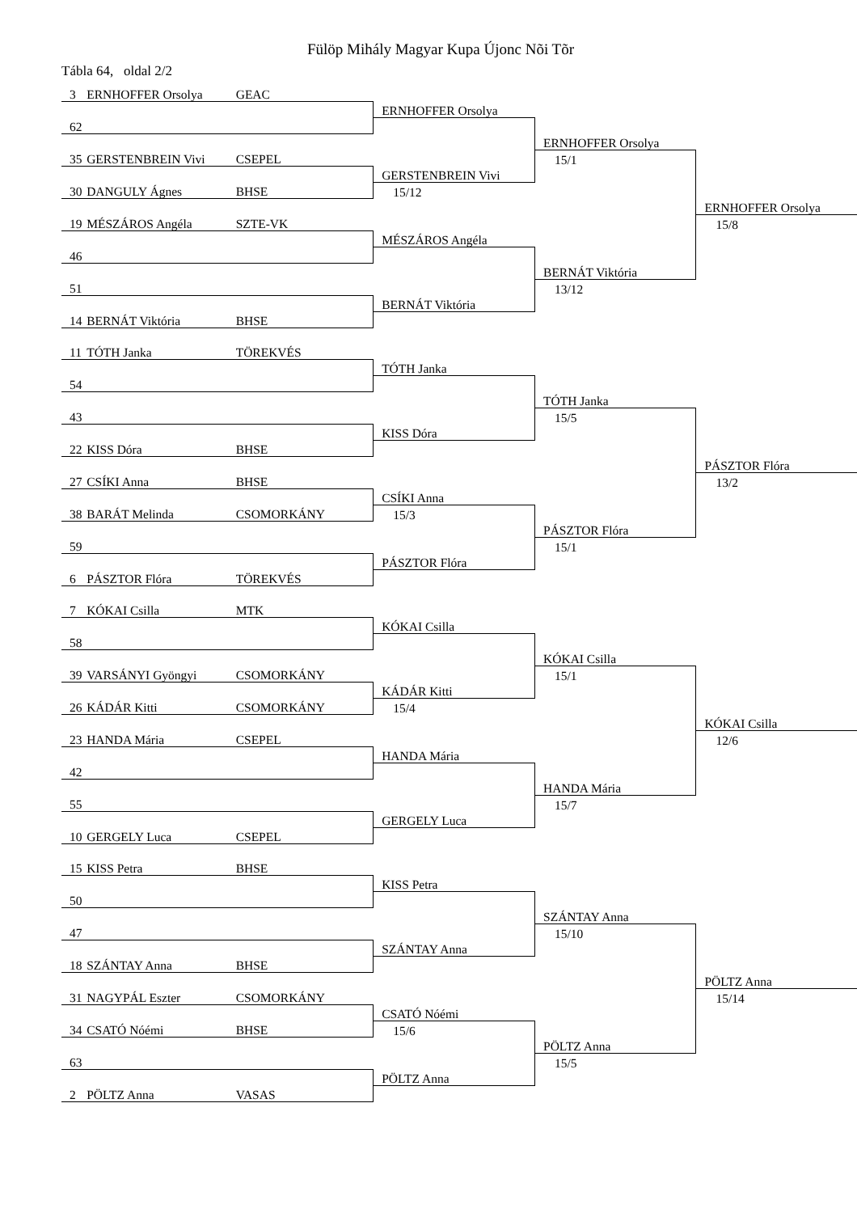Fülöp Mihály Magyar Kupa Újonc Nõi Tõr
Tábla 64, oldal 2/2
| 3 | ERNHOFFER Orsolya | GEAC | | | |
| | | | ERNHOFFER Orsolya | | |
| 62 | | | | | |
| | | | | ERNHOFFER Orsolya | |
| 35 | GERSTENBREIN Vivi | CSEPEL | | 15/1 | |
| | | | GERSTENBREIN Vivi | | |
| 30 | DANGULY Ágnes | BHSE | 15/12 | | |
| | | | | | ERNHOFFER Orsolya |
| 19 | MÉSZÁROS Angéla | SZTE-VK | | | 15/8 |
| | | | MÉSZÁROS Angéla | | |
| 46 | | | | | |
| | | | | BERNÁT Viktória | |
| 51 | | | | 13/12 | |
| | | | BERNÁT Viktória | | |
| 14 | BERNÁT Viktória | BHSE | | | |
| 11 | TÓTH Janka | TÖREKVÉS | | | |
| | | | TÓTH Janka | | |
| 54 | | | | | |
| | | | | TÓTH Janka | |
| 43 | | | | 15/5 | |
| | | | KISS Dóra | | |
| 22 | KISS Dóra | BHSE | | | |
| | | | | | PÁSZTOR Flóra |
| 27 | CSÍKI Anna | BHSE | | | 13/2 |
| | | | CSÍKI Anna | | |
| 38 | BARÁT Melinda | CSOMORKÁNY | 15/3 | | |
| | | | | PÁSZTOR Flóra | |
| 59 | | | | 15/1 | |
| | | | PÁSZTOR Flóra | | |
| 6 | PÁSZTOR Flóra | TÖREKVÉS | | | |
| 7 | KÓKAI Csilla | MTK | | | |
| | | | KÓKAI Csilla | | |
| 58 | | | | | |
| | | | | KÓKAI Csilla | |
| 39 | VARSÁNYI Gyöngyi | CSOMORKÁNY | | 15/1 | |
| | | | KÁDÁR Kitti | | |
| 26 | KÁDÁR Kitti | CSOMORKÁNY | 15/4 | | |
| | | | | | KÓKAI Csilla |
| 23 | HANDA Mária | CSEPEL | | | 12/6 |
| | | | HANDA Mária | | |
| 42 | | | | | |
| | | | | HANDA Mária | |
| 55 | | | | 15/7 | |
| | | | GERGELY Luca | | |
| 10 | GERGELY Luca | CSEPEL | | | |
| 15 | KISS Petra | BHSE | | | |
| | | | KISS Petra | | |
| 50 | | | | | |
| | | | | SZÁNTAY Anna | |
| 47 | | | | 15/10 | |
| | | | SZÁNTAY Anna | | |
| 18 | SZÁNTAY Anna | BHSE | | | |
| | | | | | PÖLTZ Anna |
| 31 | NAGYPÁL Eszter | CSOMORKÁNY | | | 15/14 |
| | | | CSATÓ Nóémi | | |
| 34 | CSATÓ Nóémi | BHSE | 15/6 | | |
| | | | | PÖLTZ Anna | |
| 63 | | | | 15/5 | |
| | | | PÖLTZ Anna | | |
| 2 | PÖLTZ Anna | VASAS | | | |